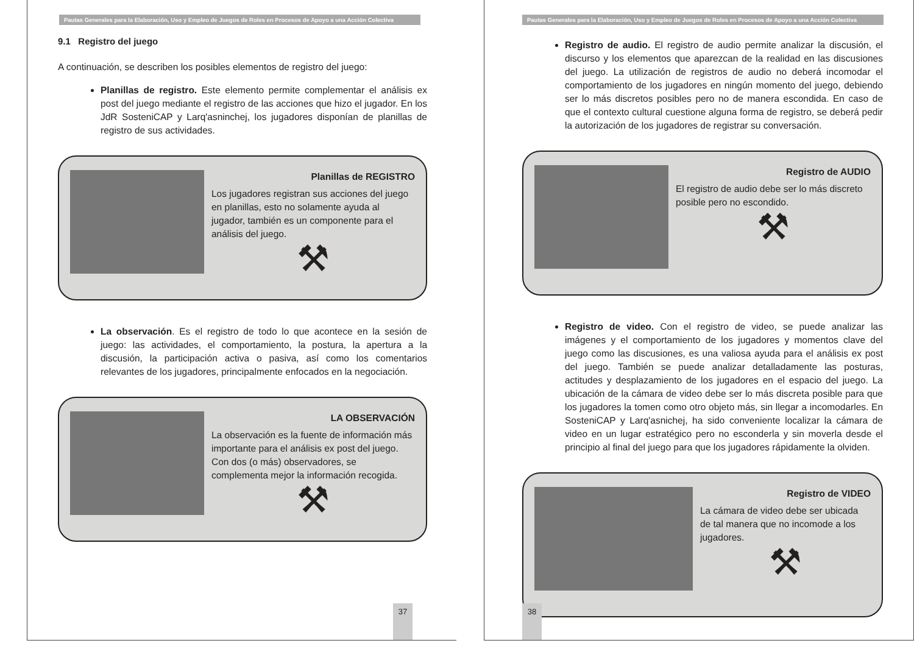Pautas Generales para la Elaboración, Uso y Empleo de Juegos de Roles en Procesos de Apoyo a una Acción Colectiva
9.1 Registro del juego
A continuación, se describen los posibles elementos de registro del juego:
Planillas de registro. Este elemento permite complementar el análisis ex post del juego mediante el registro de las acciones que hizo el jugador. En los JdR SosteniCAP y Larq'asninchej, los jugadores disponían de planillas de registro de sus actividades.
Planillas de REGISTRO
Los jugadores registran sus acciones del juego en planillas, esto no solamente ayuda al jugador, también es un componente para el análisis del juego.
⚒
La observación. Es el registro de todo lo que acontece en la sesión de juego: las actividades, el comportamiento, la postura, la apertura a la discusión, la participación activa o pasiva, así como los comentarios relevantes de los jugadores, principalmente enfocados en la negociación.
LA OBSERVACIÓN
La observación es la fuente de información más importante para el análisis ex post del juego. Con dos (o más) observadores, se complementa mejor la información recogida.
⚒
37
Pautas Generales para la Elaboración, Uso y Empleo de Juegos de Roles en Procesos de Apoyo a una Acción Colectiva
Registro de audio. El registro de audio permite analizar la discusión, el discurso y los elementos que aparezcan de la realidad en las discusiones del juego. La utilización de registros de audio no deberá incomodar el comportamiento de los jugadores en ningún momento del juego, debiendo ser lo más discretos posibles pero no de manera escondida. En caso de que el contexto cultural cuestione alguna forma de registro, se deberá pedir la autorización de los jugadores de registrar su conversación.
Registro de AUDIO
El registro de audio debe ser lo más discreto posible pero no escondido.
⚒
Registro de video. Con el registro de video, se puede analizar las imágenes y el comportamiento de los jugadores y momentos clave del juego como las discusiones, es una valiosa ayuda para el análisis ex post del juego. También se puede analizar detalladamente las posturas, actitudes y desplazamiento de los jugadores en el espacio del juego. La ubicación de la cámara de video debe ser lo más discreta posible para que los jugadores la tomen como otro objeto más, sin llegar a incomodarles. En SosteniCAP y Larq'asnichej, ha sido conveniente localizar la cámara de video en un lugar estratégico pero no esconderla y sin moverla desde el principio al final del juego para que los jugadores rápidamente la olviden.
Registro de VIDEO
La cámara de video debe ser ubicada de tal manera que no incomode a los jugadores.
⚒
38